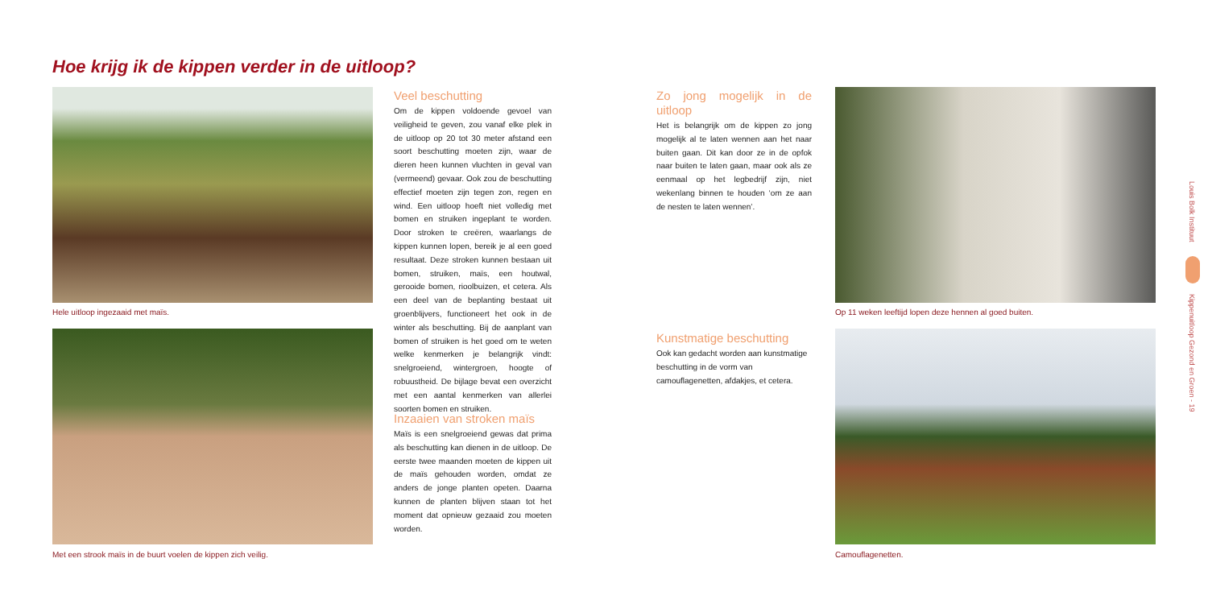Hoe krijg ik de kippen verder in de uitloop?
Hele uitloop ingezaaid met maïs.
Met een strook maïs in de buurt voelen de kippen zich veilig.
Veel beschutting
Om de kippen voldoende gevoel van veiligheid te geven, zou vanaf elke plek in de uitloop op 20 tot 30 meter afstand een soort beschutting moeten zijn, waar de dieren heen kunnen vluchten in geval van (vermeend) gevaar. Ook zou de beschutting effectief moeten zijn tegen zon, regen en wind. Een uitloop hoeft niet volledig met bomen en struiken ingeplant te worden. Door stroken te creëren, waarlangs de kippen kunnen lopen, bereik je al een goed resultaat. Deze stroken kunnen bestaan uit bomen, struiken, maïs, een houtwal, gerooide bomen, rioolbuizen, et cetera. Als een deel van de beplanting bestaat uit groenblijvers, functioneert het ook in de winter als beschutting. Bij de aanplant van bomen of struiken is het goed om te weten welke kenmerken je belangrijk vindt: snelgroeiend, wintergroen, hoogte of robuustheid. De bijlage bevat een overzicht met een aantal kenmerken van allerlei soorten bomen en struiken.
Inzaaien van stroken maïs
Maïs is een snelgroeiend gewas dat prima als beschutting kan dienen in de uitloop. De eerste twee maanden moeten de kippen uit de maïs gehouden worden, omdat ze anders de jonge planten opeten. Daarna kunnen de planten blijven staan tot het moment dat opnieuw gezaaid zou moeten worden.
Zo jong mogelijk in de uitloop
Het is belangrijk om de kippen zo jong mogelijk al te laten wennen aan het naar buiten gaan. Dit kan door ze in de opfok naar buiten te laten gaan, maar ook als ze eenmaal op het legbedrijf zijn, niet wekenlang binnen te houden ‘om ze aan de nesten te laten wennen’.
Kunstmatige beschutting
Ook kan gedacht worden aan kunstmatige beschutting in de vorm van camouflagenetten, afdakjes, et cetera.
Op 11 weken leeftijd lopen deze hennen al goed buiten.
Camouflagenetten.
Louis Bolk Instituut
Kippenuitloop Gezond en Groen - 19